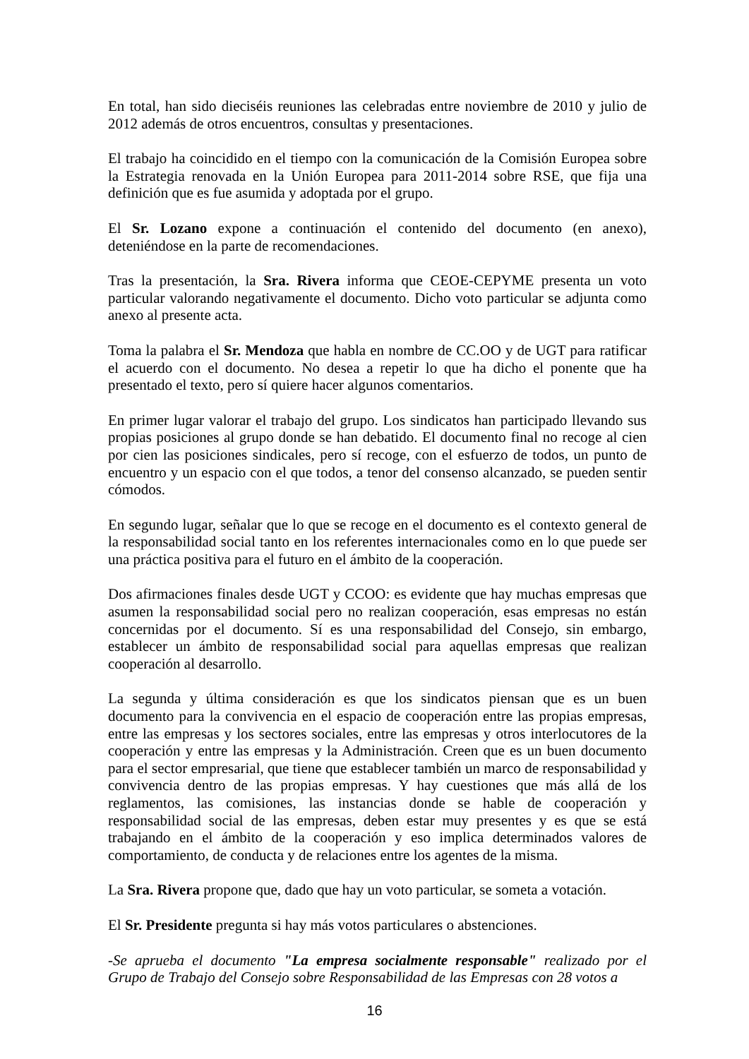En total, han sido dieciséis reuniones las celebradas entre noviembre de 2010 y julio de 2012 además de otros encuentros, consultas y presentaciones.
El trabajo ha coincidido en el tiempo con la comunicación de la Comisión Europea sobre la Estrategia renovada en la Unión Europea para 2011-2014 sobre RSE, que fija una definición que es fue asumida y adoptada por el grupo.
El Sr. Lozano expone a continuación el contenido del documento (en anexo), deteniéndose en la parte de recomendaciones.
Tras la presentación, la Sra. Rivera informa que CEOE-CEPYME presenta un voto particular valorando negativamente el documento. Dicho voto particular se adjunta como anexo al presente acta.
Toma la palabra el Sr. Mendoza que habla en nombre de CC.OO y de UGT para ratificar el acuerdo con el documento. No desea a repetir lo que ha dicho el ponente que ha presentado el texto, pero sí quiere hacer algunos comentarios.
En primer lugar valorar el trabajo del grupo. Los sindicatos han participado llevando sus propias posiciones al grupo donde se han debatido. El documento final no recoge al cien por cien las posiciones sindicales, pero sí recoge, con el esfuerzo de todos, un punto de encuentro y un espacio con el que todos, a tenor del consenso alcanzado, se pueden sentir cómodos.
En segundo lugar, señalar que lo que se recoge en el documento es el contexto general de la responsabilidad social tanto en los referentes internacionales como en lo que puede ser una práctica positiva para el futuro en el ámbito de la cooperación.
Dos afirmaciones finales desde UGT y CCOO: es evidente que hay muchas empresas que asumen la responsabilidad social pero no realizan cooperación, esas empresas no están concernidas por el documento. Sí es una responsabilidad del Consejo, sin embargo, establecer un ámbito de responsabilidad social para aquellas empresas que realizan cooperación al desarrollo.
La segunda y última consideración es que los sindicatos piensan que es un buen documento para la convivencia en el espacio de cooperación entre las propias empresas, entre las empresas y los sectores sociales, entre las empresas y otros interlocutores de la cooperación y entre las empresas y la Administración. Creen que es un buen documento para el sector empresarial, que tiene que establecer también un marco de responsabilidad y convivencia dentro de las propias empresas. Y hay cuestiones que más allá de los reglamentos, las comisiones, las instancias donde se hable de cooperación y responsabilidad social de las empresas, deben estar muy presentes y es que se está trabajando en el ámbito de la cooperación y eso implica determinados valores de comportamiento, de conducta y de relaciones entre los agentes de la misma.
La Sra. Rivera propone que, dado que hay un voto particular, se someta a votación.
El Sr. Presidente pregunta si hay más votos particulares o abstenciones.
-Se aprueba el documento "La empresa socialmente responsable" realizado por el Grupo de Trabajo del Consejo sobre Responsabilidad de las Empresas con 28 votos a
16